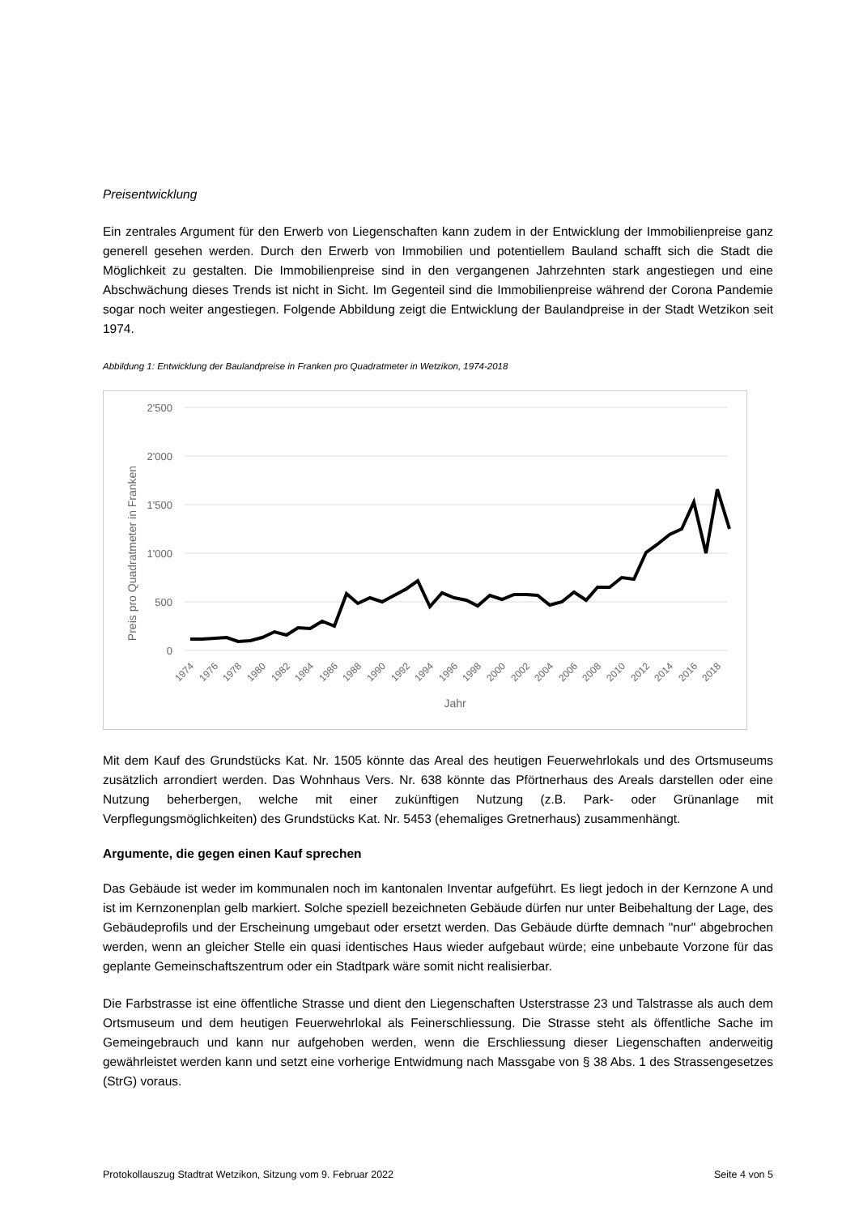Preisentwicklung
Ein zentrales Argument für den Erwerb von Liegenschaften kann zudem in der Entwicklung der Immobilienpreise ganz generell gesehen werden. Durch den Erwerb von Immobilien und potentiellem Bauland schafft sich die Stadt die Möglichkeit zu gestalten. Die Immobilienpreise sind in den vergangenen Jahrzehnten stark angestiegen und eine Abschwächung dieses Trends ist nicht in Sicht. Im Gegenteil sind die Immobilienpreise während der Corona Pandemie sogar noch weiter angestiegen. Folgende Abbildung zeigt die Entwicklung der Baulandpreise in der Stadt Wetzikon seit 1974.
Abbildung 1: Entwicklung der Baulandpreise in Franken pro Quadratmeter in Wetzikon, 1974-2018
2'500
2'000
1'500
1'000
500
0
Preis pro Quadratmeter in Franken
1974
1976
1978
1980
1982
1984
1986
1988
1990
1992
1994
1996
1998
2000
2002
2004
2006
2008
2010
2012
2014
2016
2018
Jahr
Mit dem Kauf des Grundstücks Kat. Nr. 1505 könnte das Areal des heutigen Feuerwehrlokals und des Ortsmuseums zusätzlich arrondiert werden. Das Wohnhaus Vers. Nr. 638 könnte das Pförtnerhaus des Areals darstellen oder eine Nutzung beherbergen, welche mit einer zukünftigen Nutzung (z.B. Park- oder Grünanlage mit Verpflegungsmöglichkeiten) des Grundstücks Kat. Nr. 5453 (ehemaliges Gretnerhaus) zusammenhängt.
Argumente, die gegen einen Kauf sprechen
Das Gebäude ist weder im kommunalen noch im kantonalen Inventar aufgeführt. Es liegt jedoch in der Kernzone A und ist im Kernzonenplan gelb markiert. Solche speziell bezeichneten Gebäude dürfen nur unter Beibehaltung der Lage, des Gebäudeprofils und der Erscheinung umgebaut oder ersetzt werden. Das Gebäude dürfte demnach "nur" abgebrochen werden, wenn an gleicher Stelle ein quasi identisches Haus wieder aufgebaut würde; eine unbebaute Vorzone für das geplante Gemeinschaftszentrum oder ein Stadtpark wäre somit nicht realisierbar.
Die Farbstrasse ist eine öffentliche Strasse und dient den Liegenschaften Usterstrasse 23 und Talstrasse als auch dem Ortsmuseum und dem heutigen Feuerwehrlokal als Feinerschliessung. Die Strasse steht als öffentliche Sache im Gemeingebrauch und kann nur aufgehoben werden, wenn die Erschliessung dieser Liegenschaften anderweitig gewährleistet werden kann und setzt eine vorherige Entwidmung nach Massgabe von § 38 Abs. 1 des Strassengesetzes (StrG) voraus.
Protokollauszug Stadtrat Wetzikon, Sitzung vom 9. Februar 2022 Seite 4 von 5